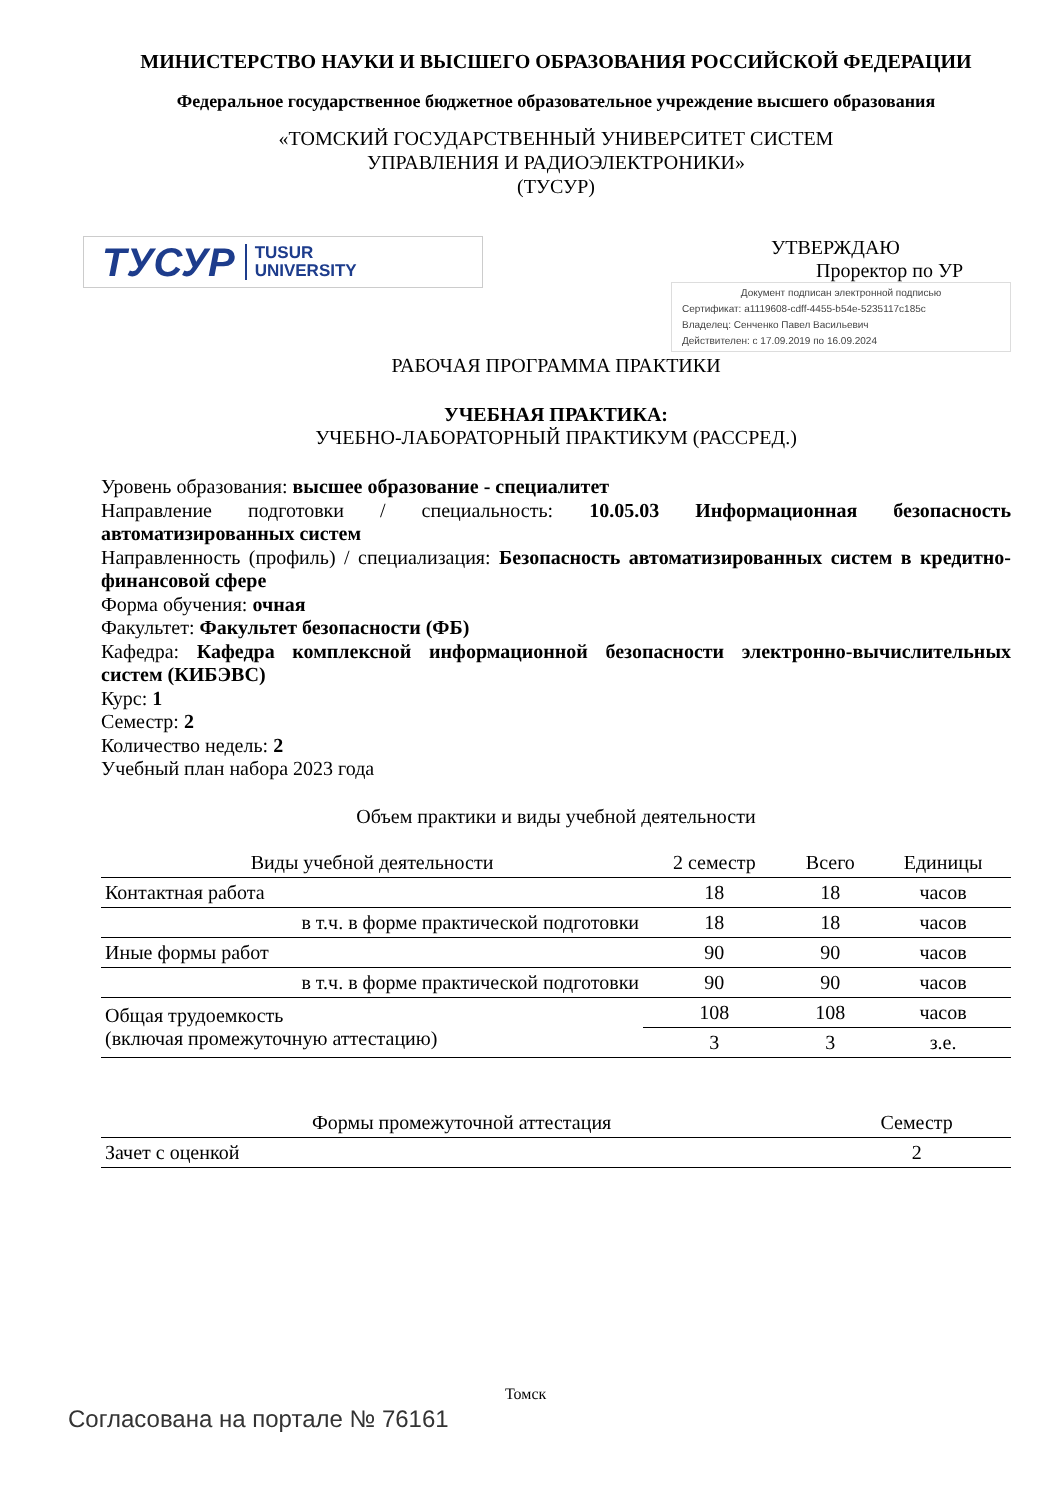МИНИСТЕРСТВО НАУКИ И ВЫСШЕГО ОБРАЗОВАНИЯ РОССИЙСКОЙ ФЕДЕРАЦИИ
Федеральное государственное бюджетное образовательное учреждение высшего образования
«ТОМСКИЙ ГОСУДАРСТВЕННЫЙ УНИВЕРСИТЕТ СИСТЕМ
УПРАВЛЕНИЯ И РАДИОЭЛЕКТРОНИКИ»
(ТУСУР)
ТУСУР TUSUR
UNIVERSITY
УТВЕРЖДАЮ
Проректор по УР
Документ подписан электронной подписью
Сертификат: a1119608-cdff-4455-b54e-5235117c185c
Владелец: Сенченко Павел Васильевич
Действителен: с 17.09.2019 по 16.09.2024
РАБОЧАЯ ПРОГРАММА ПРАКТИКИ
УЧЕБНАЯ ПРАКТИКА:
УЧЕБНО-ЛАБОРАТОРНЫЙ ПРАКТИКУМ (РАССРЕД.)
Уровень образования: высшее образование - специалитет
Направление подготовки / специальность: 10.05.03 Информационная безопасность автоматизированных систем
Направленность (профиль) / специализация: Безопасность автоматизированных систем в кредитно-финансовой сфере
Форма обучения: очная
Факультет: Факультет безопасности (ФБ)
Кафедра: Кафедра комплексной информационной безопасности электронно-вычислительных систем (КИБЭВС)
Курс: 1
Семестр: 2
Количество недель: 2
Учебный план набора 2023 года
Объем практики и виды учебной деятельности
| Виды учебной деятельности | 2 семестр | Всего | Единицы |
| --- | --- | --- | --- |
| Контактная работа | 18 | 18 | часов |
| в т.ч. в форме практической подготовки | 18 | 18 | часов |
| Иные формы работ | 90 | 90 | часов |
| в т.ч. в форме практической подготовки | 90 | 90 | часов |
| Общая трудоемкость (включая промежуточную аттестацию) | 108 | 108 | часов |
| | 3 | 3 | з.е. |
| Формы промежуточной аттестация | Семестр |
| --- | --- |
| Зачет с оценкой | 2 |
Томск
Согласована на портале № 76161